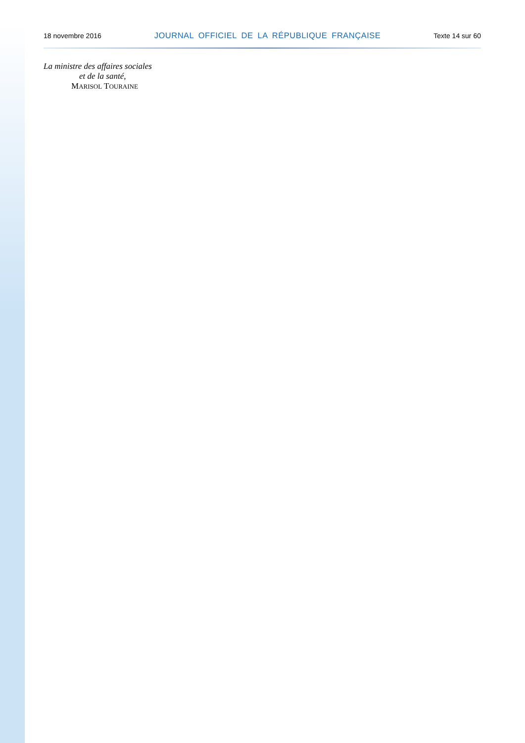18 novembre 2016 JOURNAL OFFICIEL DE LA RÉPUBLIQUE FRANÇAISE Texte 14 sur 60
La ministre des affaires sociales
et de la santé,
MARISOL TOURAINE